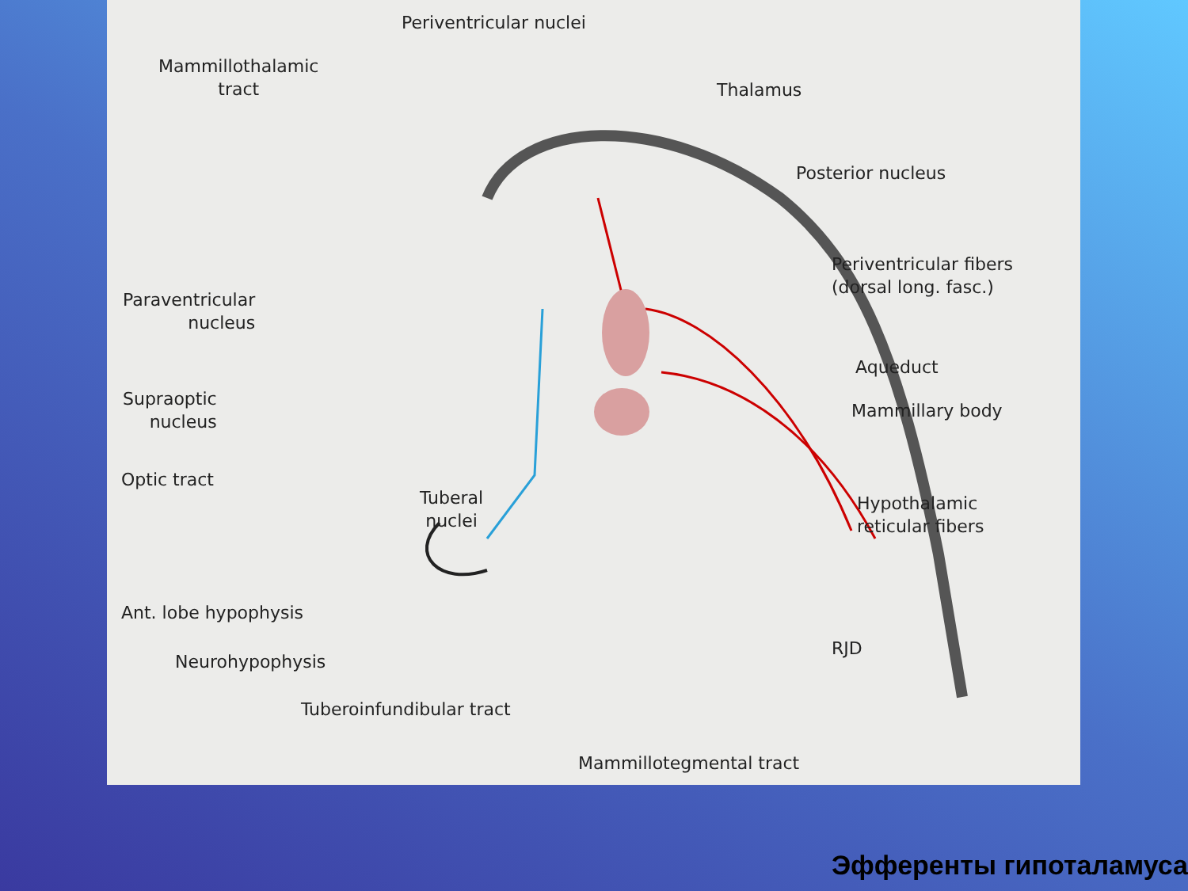Periventricular nuclei
Mammillothalamic
tract
Thalamus
Posterior nucleus
Periventricular fibers
(dorsal long. fasc.)
Paraventricular
nucleus
Aqueduct
Mammillary body
Supraoptic
nucleus
Optic tract
Tuberal
nuclei
Hypothalamic
reticular fibers
Ant. lobe hypophysis
RJD
Neurohypophysis
Tuberoinfundibular tract
Mammillotegmental tract
Эфференты гипоталамуса